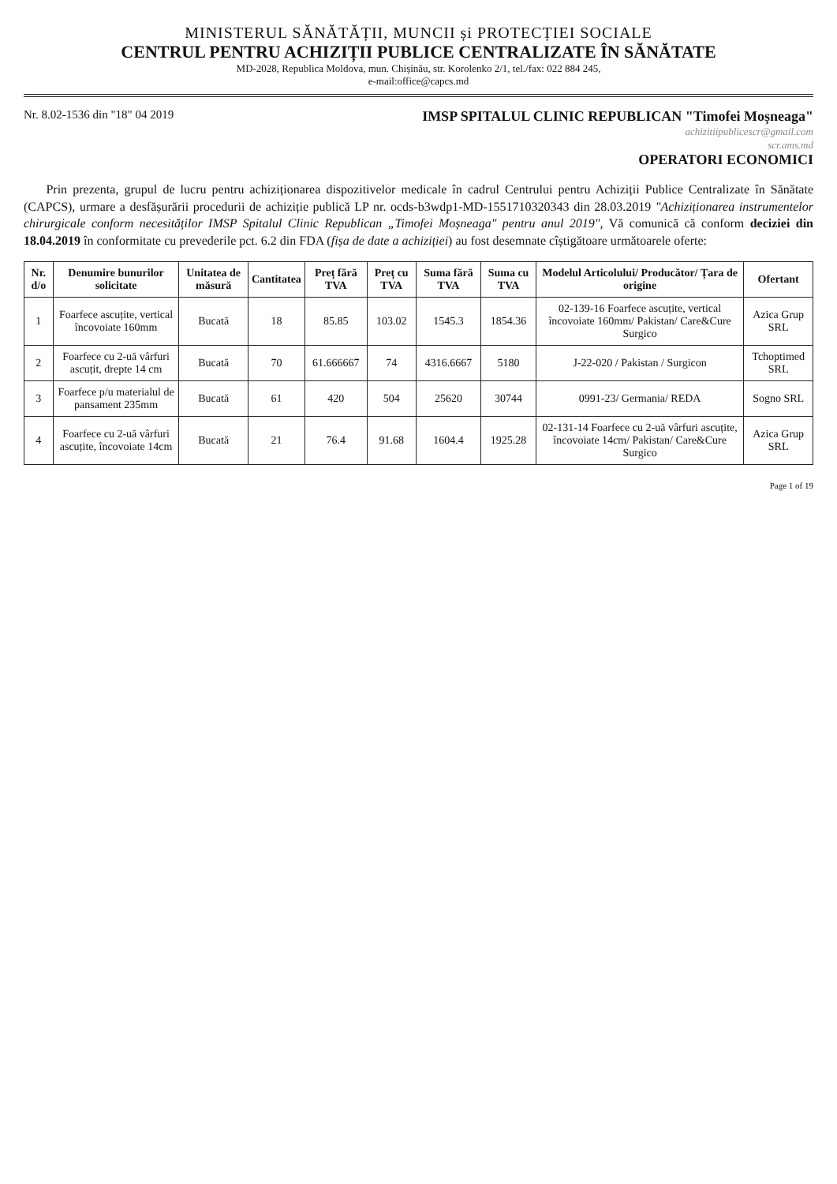MINISTERUL SĂNĂTĂȚII, MUNCII și PROTECȚIEI SOCIALE
CENTRUL PENTRU ACHIZIȚII PUBLICE CENTRALIZATE ÎN SĂNĂTATE
MD-2028, Republica Moldova, mun. Chișinău, str. Korolenko 2/1, tel./fax: 022 884 245,
e-mail:office@capcs.md
Nr. 8.02-1536 din "18" 04 2019
IMSP SPITALUL CLINIC REPUBLICAN "Timofei Moșneaga"
achizitiipublicescr@gmail.com
scr.ams.md
OPERATORI ECONOMICI
Prin prezenta, grupul de lucru pentru achiziționarea dispozitivelor medicale în cadrul Centrului pentru Achiziții Publice Centralizate în Sănătate (CAPCS), urmare a desfășurării procedurii de achiziție publică LP nr. ocds-b3wdp1-MD-1551710320343 din 28.03.2019 "Achiziționarea instrumentelor chirurgicale conform necesităților IMSP Spitalul Clinic Republican „Timofei Moșneaga" pentru anul 2019", Vă comunică că conform deciziei din 18.04.2019 în conformitate cu prevederile pct. 6.2 din FDA (fișa de date a achiziției) au fost desemnate cîștigătoare următoarele oferte:
| Nr. d/o | Denumire bunurilor solicitate | Unitatea de măsură | Cantitatea | Preț fără TVA | Preț cu TVA | Suma fără TVA | Suma cu TVA | Modelul Articolului/ Producător/ Țara de origine | Ofertant |
| --- | --- | --- | --- | --- | --- | --- | --- | --- | --- |
| 1 | Foarfece ascuțite, vertical încovoiate 160mm | Bucată | 18 | 85.85 | 103.02 | 1545.3 | 1854.36 | 02-139-16 Foarfece ascuțite, vertical încovoiate 160mm/ Pakistan/ Care&Cure Surgico | Azica Grup SRL |
| 2 | Foarfece cu 2-uă vârfuri ascuțit, drepte 14 cm | Bucată | 70 | 61.666667 | 74 | 4316.6667 | 5180 | J-22-020 / Pakistan / Surgicon | Tchoptimed SRL |
| 3 | Foarfece p/u materialul de pansament 235mm | Bucată | 61 | 420 | 504 | 25620 | 30744 | 0991-23/ Germania/ REDA | Sogno SRL |
| 4 | Foarfece cu 2-uă vârfuri ascuțite, încovoiate 14cm | Bucată | 21 | 76.4 | 91.68 | 1604.4 | 1925.28 | 02-131-14 Foarfece cu 2-uă vârfuri ascuțite, încovoiate 14cm/ Pakistan/ Care&Cure Surgico | Azica Grup SRL |
Page 1 of 19